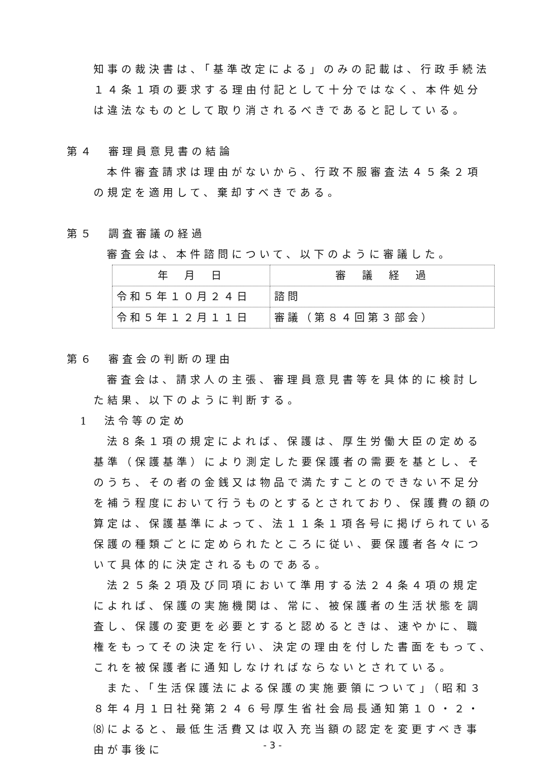知事の裁決書は、「基準改定による」のみの記載は、行政手続法１４条１項の要求する理由付記として十分ではなく、本件処分は違法なものとして取り消されるべきであると記している。
第４　審理員意見書の結論
本件審査請求は理由がないから、行政不服審査法４５条２項の規定を適用して、棄却すべきである。
第５　調査審議の経過
審査会は、本件諮問について、以下のように審議した。
| 年 月 日 | 審 議 経 過 |
| --- | --- |
| 令和５年１０月２４日 | 諮問 |
| 令和５年１２月１１日 | 審議（第８４回第３部会） |
第６　審査会の判断の理由
審査会は、請求人の主張、審理員意見書等を具体的に検討した結果、以下のように判断する。
1　法令等の定め
法８条１項の規定によれば、保護は、厚生労働大臣の定める基準（保護基準）により測定した要保護者の需要を基とし、そのうち、その者の金銭又は物品で満たすことのできない不足分を補う程度において行うものとするとされており、保護費の額の算定は、保護基準によって、法１１条１項各号に掲げられている保護の種類ごとに定められたところに従い、要保護者各々について具体的に決定されるものである。
法２５条２項及び同項において準用する法２４条４項の規定によれば、保護の実施機関は、常に、被保護者の生活状態を調査し、保護の変更を必要とすると認めるときは、速やかに、職権をもってその決定を行い、決定の理由を付した書面をもって、これを被保護者に通知しなければならないとされている。
また、「生活保護法による保護の実施要領について」（昭和３８年４月１日社発第２４６号厚生省社会局長通知第１０・２・⑻によると、最低生活費又は収入充当額の認定を変更すべき事由が事後に
- 3 -